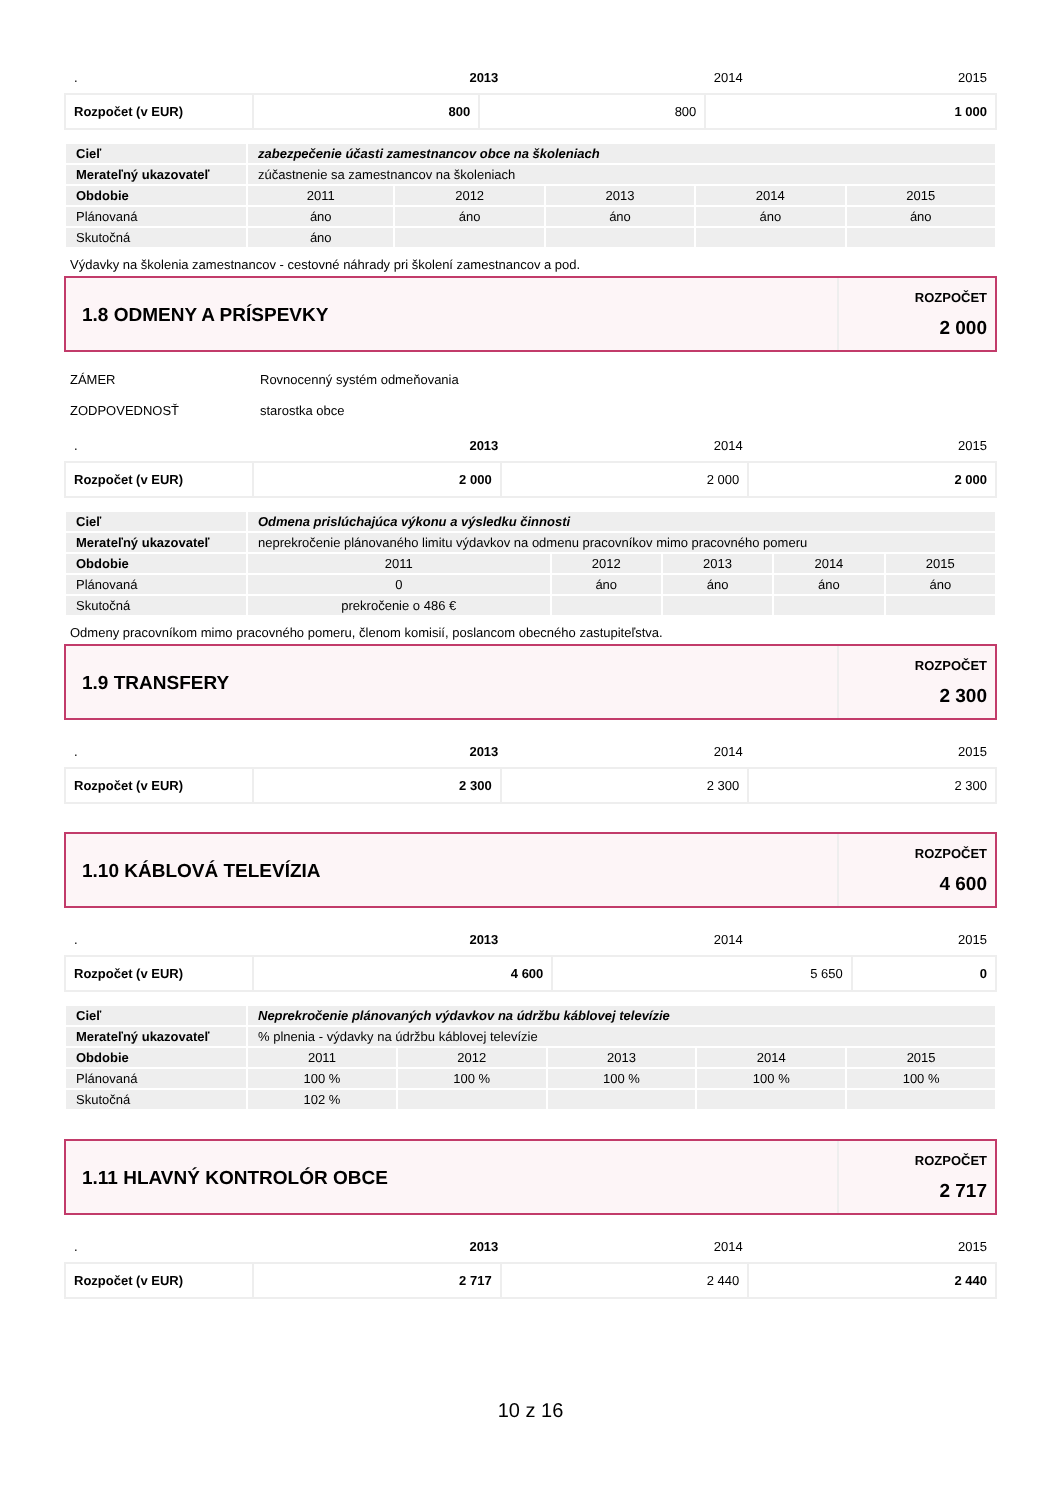| . | 2013 | 2014 | 2015 |
| Rozpočet (v EUR) | 800 | 800 | 1 000 |
| Cieľ | zabezpečenie účasti zamestnancov obce na školeniach | | | | |
| Merateľný ukazovateľ | zúčastnenie sa zamestnancov na školeniach | | | | |
| Obdobie | 2011 | 2012 | 2013 | 2014 | 2015 |
| Plánovaná | áno | áno | áno | áno | áno |
| Skutočná | áno | | | | |
Výdavky na školenia zamestnancov - cestovné náhrady pri školení zamestnancov a pod.
1.8 ODMENY A PRÍSPEVKY
ROZPOČET
2 000
ZÁMER Rovnocenný systém odmeňovania
ZODPOVEDNOSŤ starostka obce
| . | 2013 | 2014 | 2015 |
| Rozpočet (v EUR) | 2 000 | 2 000 | 2 000 |
| Cieľ | Odmena prislúchajúca výkonu a výsledku činnosti | | | | |
| Merateľný ukazovateľ | neprekročenie plánovaného limitu výdavkov na odmenu pracovníkov mimo pracovného pomeru | | | | |
| Obdobie | 2011 | 2012 | 2013 | 2014 | 2015 |
| Plánovaná | 0 | áno | áno | áno | áno |
| Skutočná | prekročenie o 486 € | | | | |
Odmeny pracovníkom mimo pracovného pomeru, členom komisií, poslancom obecného zastupiteľstva.
1.9 TRANSFERY
ROZPOČET
2 300
| . | 2013 | 2014 | 2015 |
| Rozpočet (v EUR) | 2 300 | 2 300 | 2 300 |
1.10 KÁBLOVÁ TELEVÍZIA
ROZPOČET
4 600
| . | 2013 | 2014 | 2015 |
| Rozpočet (v EUR) | 4 600 | 5 650 | 0 |
| Cieľ | Neprekročenie plánovaných výdavkov na údržbu káblovej televízie | | | | |
| Merateľný ukazovateľ | % plnenia - výdavky na údržbu káblovej televízie | | | | |
| Obdobie | 2011 | 2012 | 2013 | 2014 | 2015 |
| Plánovaná | 100 % | 100 % | 100 % | 100 % | 100 % |
| Skutočná | 102 % | | | | |
1.11 HLAVNÝ KONTROLÓR OBCE
ROZPOČET
2 717
| . | 2013 | 2014 | 2015 |
| Rozpočet (v EUR) | 2 717 | 2 440 | 2 440 |
10 z 16